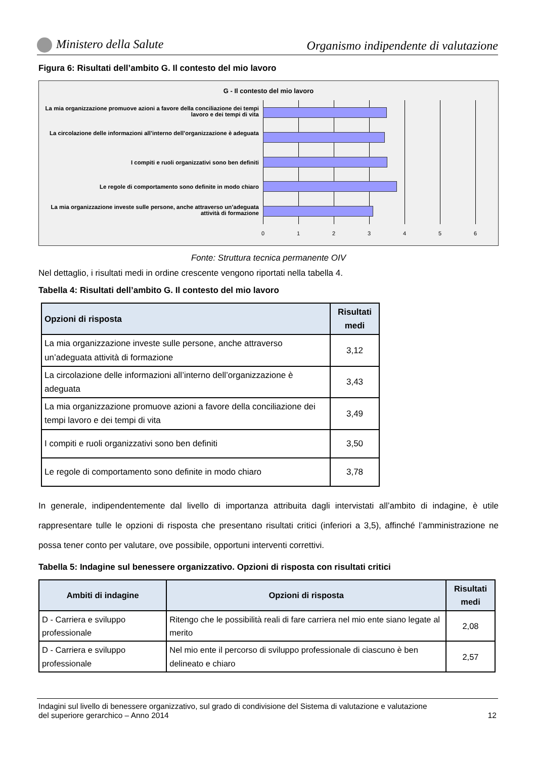Ministero della Salute Organismo indipendente di valutazione
Figura 6: Risultati dell’ambito G. Il contesto del mio lavoro
G - Il contesto del mio lavoro
La mia organizzazione promuove azioni a favore della conciliazione dei tempi lavoro e dei tempi di vita
La circolazione delle informazioni all’interno dell’organizzazione è adeguata
I compiti e ruoli organizzativi sono ben definiti
Le regole di comportamento sono definite in modo chiaro
La mia organizzazione investe sulle persone, anche attraverso un’adeguata attività di formazione
0 1 2 3 4 5 6
Fonte: Struttura tecnica permanente OIV
Nel dettaglio, i risultati medi in ordine crescente vengono riportati nella tabella 4.
Tabella 4: Risultati dell’ambito G. Il contesto del mio lavoro
| Opzioni di risposta | Risultati medi |
| --- | --- |
| La mia organizzazione investe sulle persone, anche attraverso un’adeguata attività di formazione | 3,12 |
| La circolazione delle informazioni all’interno dell’organizzazione è adeguata | 3,43 |
| La mia organizzazione promuove azioni a favore della conciliazione dei tempi lavoro e dei tempi di vita | 3,49 |
| I compiti e ruoli organizzativi sono ben definiti | 3,50 |
| Le regole di comportamento sono definite in modo chiaro | 3,78 |
In generale, indipendentemente dal livello di importanza attribuita dagli intervistati all’ambito di indagine, è utile rappresentare tulle le opzioni di risposta che presentano risultati critici (inferiori a 3,5), affinché l’amministrazione ne possa tener conto per valutare, ove possibile, opportuni interventi correttivi.
Tabella 5: Indagine sul benessere organizzativo. Opzioni di risposta con risultati critici
| Ambiti di indagine | Opzioni di risposta | Risultati medi |
| --- | --- | --- |
| D - Carriera e sviluppo professionale | Ritengo che le possibilità reali di fare carriera nel mio ente siano legate al merito | 2,08 |
| D - Carriera e sviluppo professionale | Nel mio ente il percorso di sviluppo professionale di ciascuno è ben delineato e chiaro | 2,57 |
Indagini sul livello di benessere organizzativo, sul grado di condivisione del Sistema di valutazione e valutazione
del superiore gerarchico – Anno 2014 12